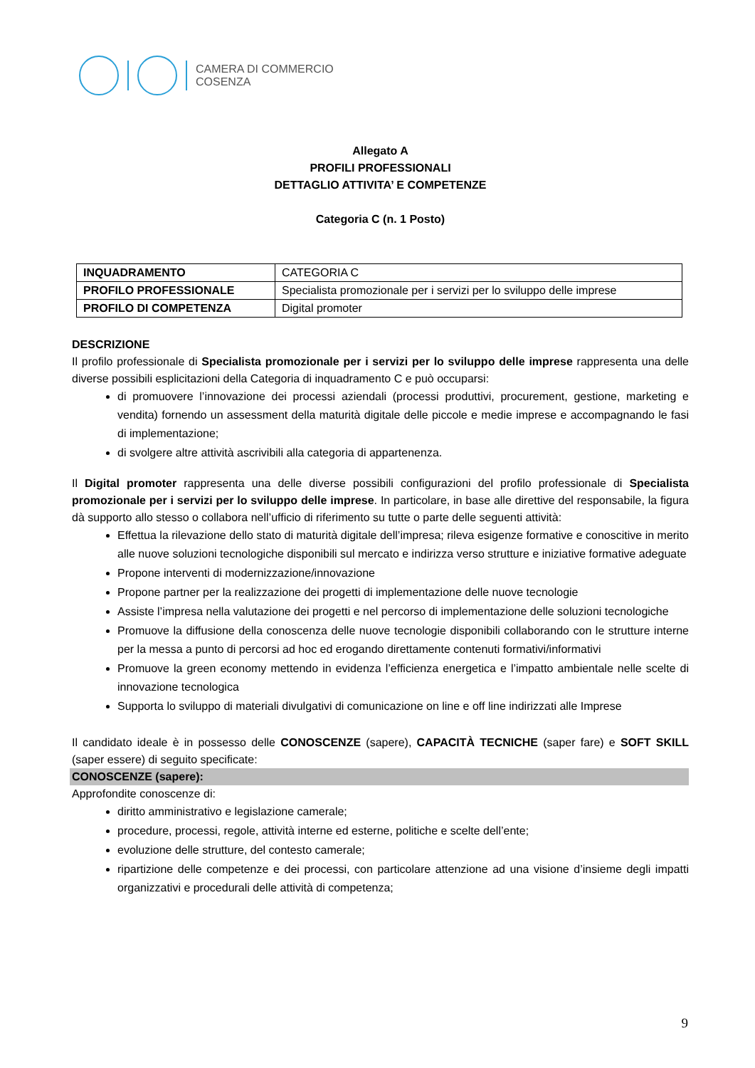CAMERA DI COMMERCIO
COSENZA
Allegato A
PROFILI PROFESSIONALI
DETTAGLIO ATTIVITA’ E COMPETENZE
Categoria C (n. 1 Posto)
| INQUADRAMENTO | CATEGORIA C |
| PROFILO PROFESSIONALE | Specialista promozionale per i servizi per lo sviluppo delle imprese |
| PROFILO DI COMPETENZA | Digital promoter |
DESCRIZIONE
Il profilo professionale di Specialista promozionale per i servizi per lo sviluppo delle imprese rappresenta una delle diverse possibili esplicitazioni della Categoria di inquadramento C e può occuparsi:
di promuovere l’innovazione dei processi aziendali (processi produttivi, procurement, gestione, marketing e vendita) fornendo un assessment della maturità digitale delle piccole e medie imprese e accompagnando le fasi di implementazione;
di svolgere altre attività ascrivibili alla categoria di appartenenza.
Il Digital promoter rappresenta una delle diverse possibili configurazioni del profilo professionale di Specialista promozionale per i servizi per lo sviluppo delle imprese. In particolare, in base alle direttive del responsabile, la figura dà supporto allo stesso o collabora nell’ufficio di riferimento su tutte o parte delle seguenti attività:
Effettua la rilevazione dello stato di maturità digitale dell’impresa; rileva esigenze formative e conoscitive in merito alle nuove soluzioni tecnologiche disponibili sul mercato e indirizza verso strutture e iniziative formative adeguate
Propone interventi di modernizzazione/innovazione
Propone partner per la realizzazione dei progetti di implementazione delle nuove tecnologie
Assiste l’impresa nella valutazione dei progetti e nel percorso di implementazione delle soluzioni tecnologiche
Promuove la diffusione della conoscenza delle nuove tecnologie disponibili collaborando con le strutture interne per la messa a punto di percorsi ad hoc ed erogando direttamente contenuti formativi/informativi
Promuove la green economy mettendo in evidenza l’efficienza energetica e l’impatto ambientale nelle scelte di innovazione tecnologica
Supporta lo sviluppo di materiali divulgativi di comunicazione on line e off line indirizzati alle Imprese
Il candidato ideale è in possesso delle CONOSCENZE (sapere), CAPACITÀ TECNICHE (saper fare) e SOFT SKILL (saper essere) di seguito specificate:
CONOSCENZE (sapere):
Approfondite conoscenze di:
diritto amministrativo e legislazione camerale;
procedure, processi, regole, attività interne ed esterne, politiche e scelte dell’ente;
evoluzione delle strutture, del contesto camerale;
ripartizione delle competenze e dei processi, con particolare attenzione ad una visione d’insieme degli impatti organizzativi e procedurali delle attività di competenza;
9